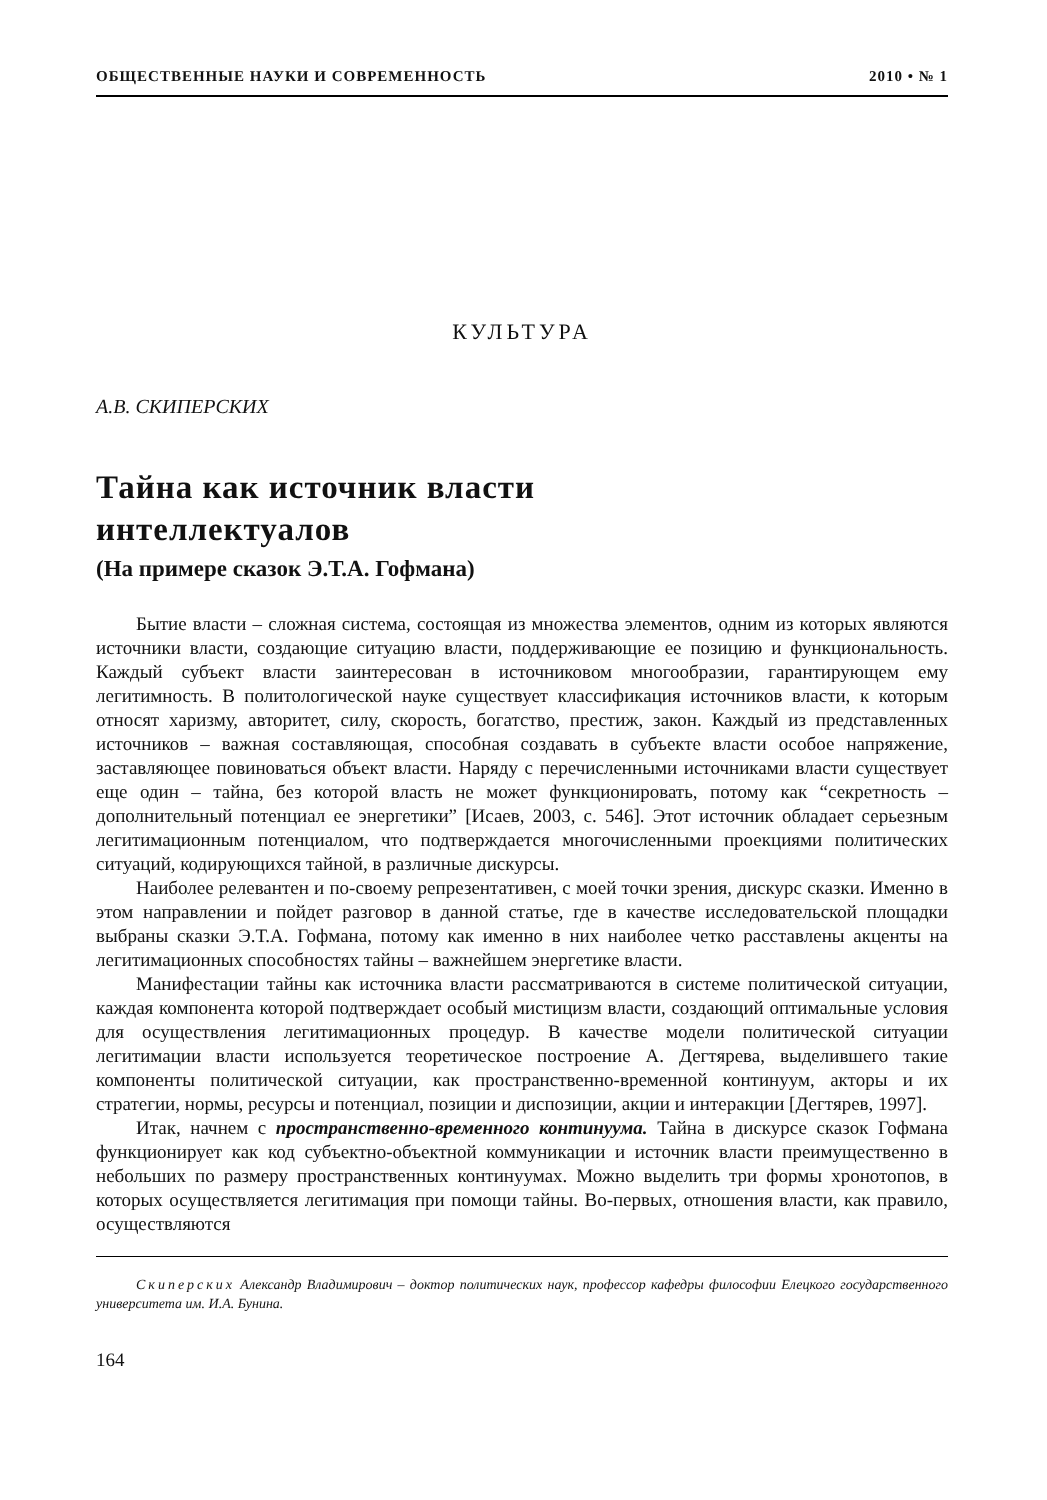ОБЩЕСТВЕННЫЕ НАУКИ И СОВРЕМЕННОСТЬ 2010 • № 1
КУЛЬТУРА
А.В. СКИПЕРСКИХ
Тайна как источник власти
интеллектуалов
(На примере сказок Э.Т.А. Гофмана)
Бытие власти – сложная система, состоящая из множества элементов, одним из которых являются источники власти, создающие ситуацию власти, поддерживающие ее позицию и функциональность. Каждый субъект власти заинтересован в источниковом многообразии, гарантирующем ему легитимность. В политологической науке существует классификация источников власти, к которым относят харизму, авторитет, силу, скорость, богатство, престиж, закон. Каждый из представленных источников – важная составляющая, способная создавать в субъекте власти особое напряжение, заставляющее повиноваться объект власти. Наряду с перечисленными источниками власти существует еще один – тайна, без которой власть не может функционировать, потому как “секретность – дополнительный потенциал ее энергетики” [Исаев, 2003, с. 546]. Этот источник обладает серьезным легитимационным потенциалом, что подтверждается многочисленными проекциями политических ситуаций, кодирующихся тайной, в различные дискурсы.
Наиболее релевантен и по-своему репрезентативен, с моей точки зрения, дискурс сказки. Именно в этом направлении и пойдет разговор в данной статье, где в качестве исследовательской площадки выбраны сказки Э.Т.А. Гофмана, потому как именно в них наиболее четко расставлены акценты на легитимационных способностях тайны – важнейшем энергетике власти.
Манифестации тайны как источника власти рассматриваются в системе политической ситуации, каждая компонента которой подтверждает особый мистицизм власти, создающий оптимальные условия для осуществления легитимационных процедур. В качестве модели политической ситуации легитимации власти используется теоретическое построение А. Дегтярева, выделившего такие компоненты политической ситуации, как пространственно-временной континуум, акторы и их стратегии, нормы, ресурсы и потенциал, позиции и диспозиции, акции и интеракции [Дегтярев, 1997].
Итак, начнем с пространственно-временного континуума. Тайна в дискурсе сказок Гофмана функционирует как код субъектно-объектной коммуникации и источник власти преимущественно в небольших по размеру пространственных континуумах. Можно выделить три формы хронотопов, в которых осуществляется легитимация при помощи тайны. Во-первых, отношения власти, как правило, осуществляются
Скиперских Александр Владимирович – доктор политических наук, профессор кафедры философии Елецкого государственного университета им. И.А. Бунина.
164